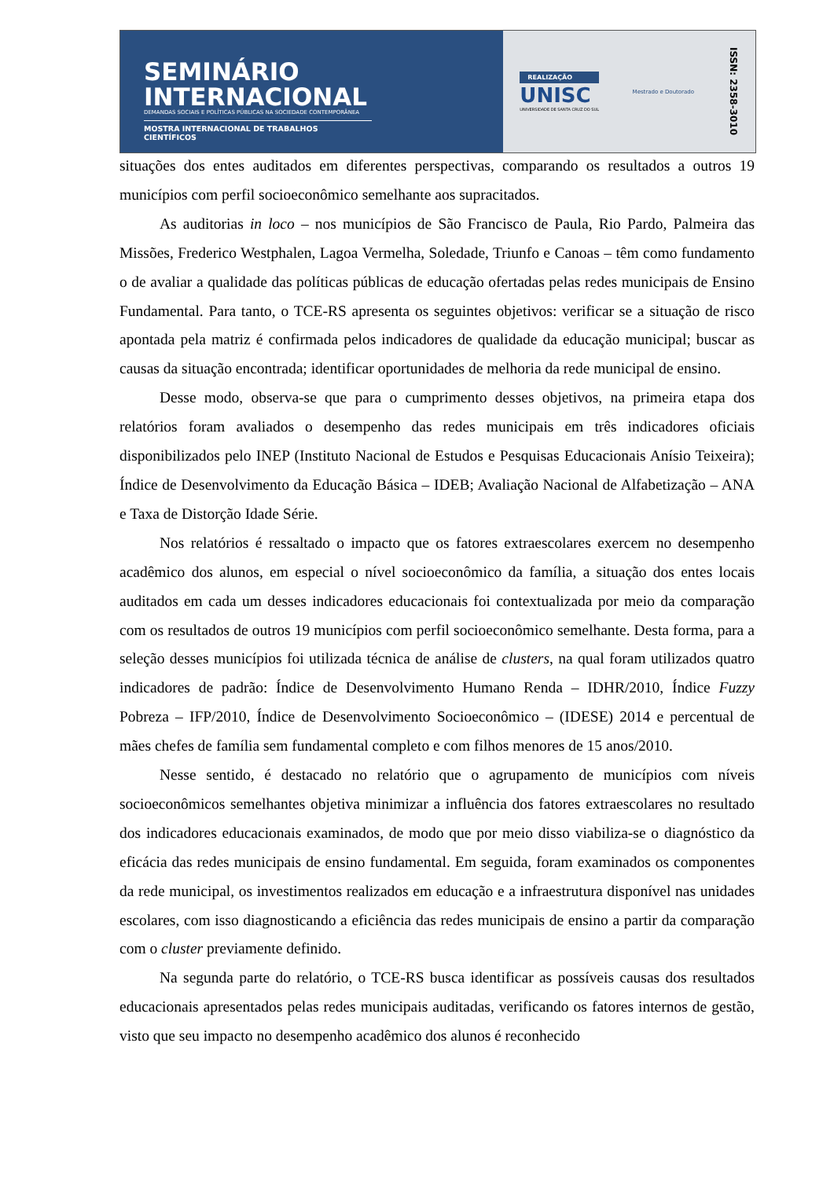SEMINÁRIO
INTERNACIONAL
DEMANDAS SOCIAIS E POLÍTICAS PÚBLICAS NA SOCIEDADE CONTEMPORÂNEA
MOSTRA INTERNACIONAL DE TRABALHOS CIENTÍFICOS
REALIZAÇÃO
UNISC
UNIVERSIDADE DE SANTA CRUZ DO SUL
Mestrado e Doutorado
ISSN: 2358-3010
situações dos entes auditados em diferentes perspectivas, comparando os resultados a outros 19 municípios com perfil socioeconômico semelhante aos supracitados.
As auditorias in loco – nos municípios de São Francisco de Paula, Rio Pardo, Palmeira das Missões, Frederico Westphalen, Lagoa Vermelha, Soledade, Triunfo e Canoas – têm como fundamento o de avaliar a qualidade das políticas públicas de educação ofertadas pelas redes municipais de Ensino Fundamental. Para tanto, o TCE-RS apresenta os seguintes objetivos: verificar se a situação de risco apontada pela matriz é confirmada pelos indicadores de qualidade da educação municipal; buscar as causas da situação encontrada; identificar oportunidades de melhoria da rede municipal de ensino.
Desse modo, observa-se que para o cumprimento desses objetivos, na primeira etapa dos relatórios foram avaliados o desempenho das redes municipais em três indicadores oficiais disponibilizados pelo INEP (Instituto Nacional de Estudos e Pesquisas Educacionais Anísio Teixeira); Índice de Desenvolvimento da Educação Básica – IDEB; Avaliação Nacional de Alfabetização – ANA e Taxa de Distorção Idade Série.
Nos relatórios é ressaltado o impacto que os fatores extraescolares exercem no desempenho acadêmico dos alunos, em especial o nível socioeconômico da família, a situação dos entes locais auditados em cada um desses indicadores educacionais foi contextualizada por meio da comparação com os resultados de outros 19 municípios com perfil socioeconômico semelhante. Desta forma, para a seleção desses municípios foi utilizada técnica de análise de clusters, na qual foram utilizados quatro indicadores de padrão: Índice de Desenvolvimento Humano Renda – IDHR/2010, Índice Fuzzy Pobreza – IFP/2010, Índice de Desenvolvimento Socioeconômico – (IDESE) 2014 e percentual de mães chefes de família sem fundamental completo e com filhos menores de 15 anos/2010.
Nesse sentido, é destacado no relatório que o agrupamento de municípios com níveis socioeconômicos semelhantes objetiva minimizar a influência dos fatores extraescolares no resultado dos indicadores educacionais examinados, de modo que por meio disso viabiliza-se o diagnóstico da eficácia das redes municipais de ensino fundamental. Em seguida, foram examinados os componentes da rede municipal, os investimentos realizados em educação e a infraestrutura disponível nas unidades escolares, com isso diagnosticando a eficiência das redes municipais de ensino a partir da comparação com o cluster previamente definido.
Na segunda parte do relatório, o TCE-RS busca identificar as possíveis causas dos resultados educacionais apresentados pelas redes municipais auditadas, verificando os fatores internos de gestão, visto que seu impacto no desempenho acadêmico dos alunos é reconhecido